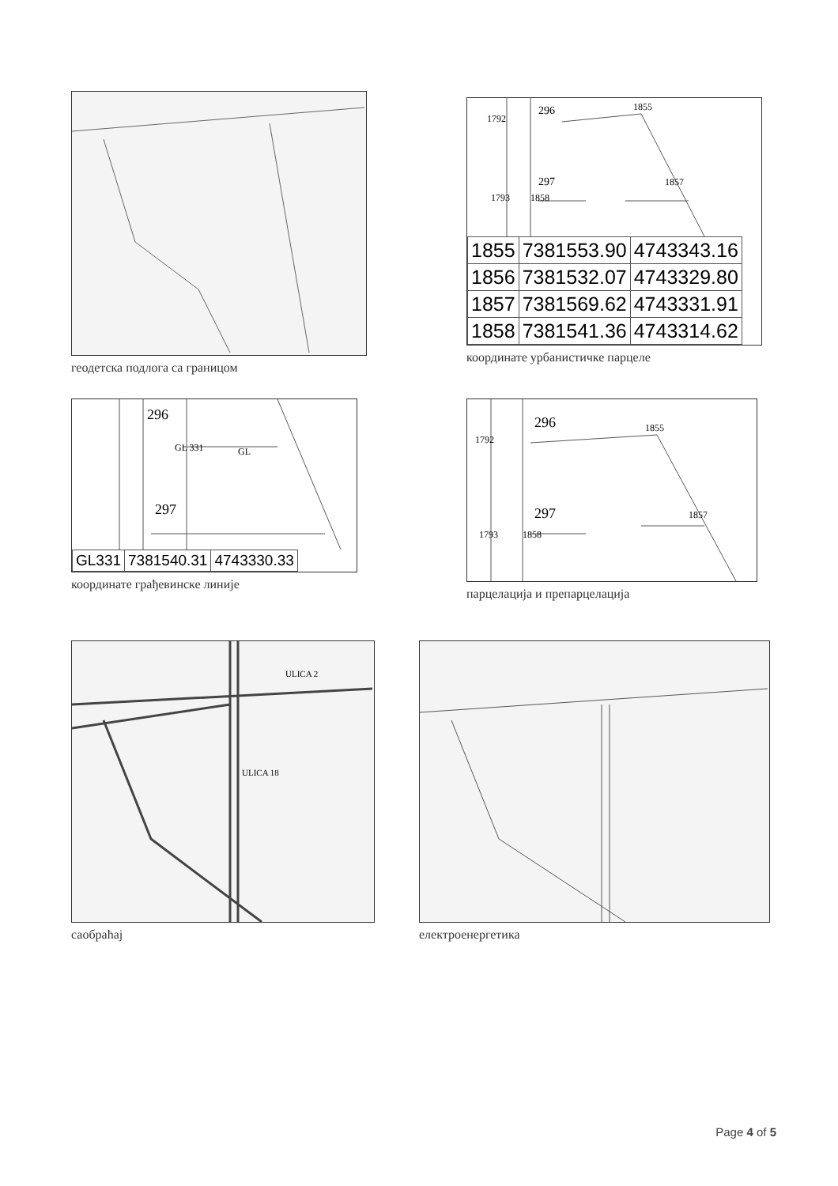геодетска подлога са границом
296
297
1792
1855
1857
1793
1858
| 1855 | 7381553.90 | 4743343.16 |
| 1856 | 7381532.07 | 4743329.80 |
| 1857 | 7381569.62 | 4743331.91 |
| 1858 | 7381541.36 | 4743314.62 |
координате урбанистичке парцеле
296
297
GL 331
GL
| GL331 | 7381540.31 | 4743330.33 |
координате грађевинске линије
296
297
1792
1855
1857
1793
1858
парцелација и препарцелација
ULICA 2
ULICA 18
саобраћај
електроенергетика
Page 4 of 5